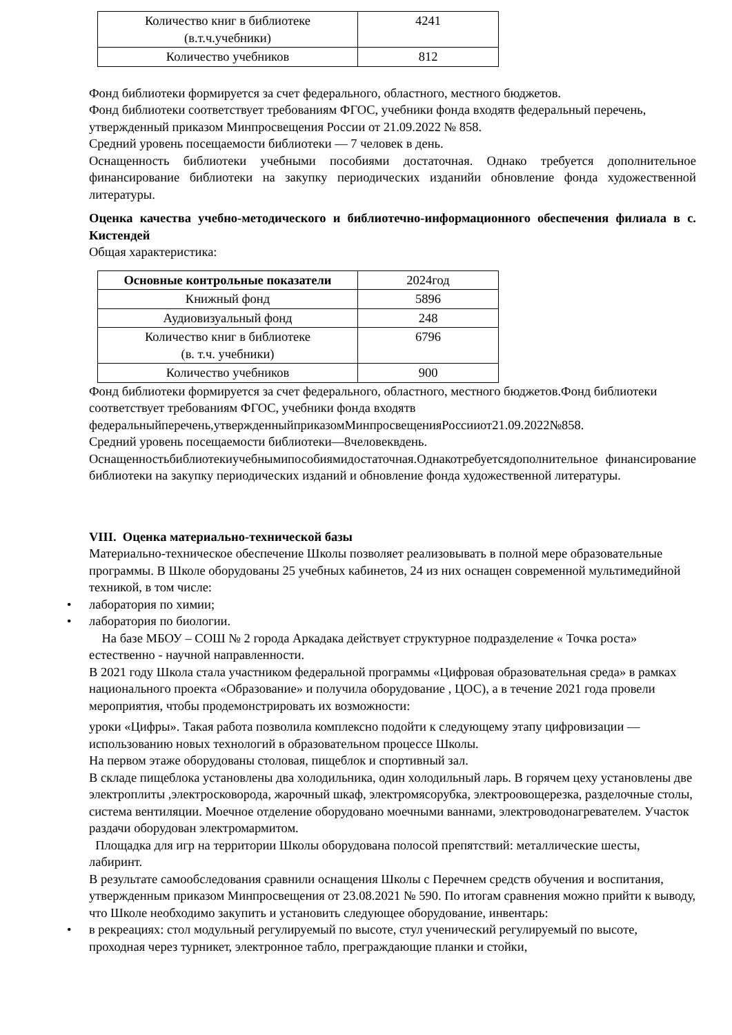| Количество книг в библиотеке (в.т.ч.учебники) | 4241 |
| Количество учебников | 812 |
Фонд библиотеки формируется за счет федерального, областного, местного бюджетов.
Фонд библиотеки соответствует требованиям ФГОС, учебники фонда входятв федеральный перечень, утвержденный приказом Минпросвещения России от 21.09.2022 № 858.
Средний уровень посещаемости библиотеки — 7 человек в день.
Оснащенность библиотеки учебными пособиями достаточная. Однако требуется дополнительное финансирование библиотеки на закупку периодических изданийи обновление фонда художественной литературы.
Оценка качества учебно-методического и библиотечно-информационного обеспечения филиала в с. Кистендей
Общая характеристика:
| Основные контрольные показатели | 2024год |
| --- | --- |
| Книжный фонд | 5896 |
| Аудиовизуальный фонд | 248 |
| Количество книг в библиотеке (в. т.ч. учебники) | 6796 |
| Количество учебников | 900 |
Фонд библиотеки формируется за счет федерального, областного, местного бюджетов.Фонд библиотеки соответствует требованиям ФГОС, учебники фонда входятв федеральныйперечень,утвержденныйприказомМинпросвещенияРоссииот21.09.2022№858.
Средний уровень посещаемости библиотеки—8человеквдень.
Оснащенностьбиблиотекиучебнымипособиямидостаточная.Однакотребуетсядополнительное финансирование библиотеки на закупку периодических изданий и обновление фонда художественной литературы.
VIII. Оценка материально-технической базы
Материально-техническое обеспечение Школы позволяет реализовывать в полной мере образовательные программы. В Школе оборудованы 25 учебных кабинетов, 24 из них оснащен современной мультимедийной техникой, в том числе:
• лаборатория по химии;
• лаборатория по биологии.
На базе МБОУ – СОШ № 2 города Аркадака действует структурное подразделение « Точка роста» естественно - научной направленности.
В 2021 году Школа стала участником федеральной программы «Цифровая образовательная среда» в рамках национального проекта «Образование» и получила оборудование , ЦОС), а в течение 2021 года провели мероприятия, чтобы продемонстрировать их возможности:
уроки «Цифры». Такая работа позволила комплексно подойти к следующему этапу цифровизации — использованию новых технологий в образовательном процессе Школы.
На первом этаже оборудованы столовая, пищеблок и спортивный зал.
В складе пищеблока установлены два холодильника, один холодильный ларь. В горячем цеху установлены две электроплиты ,электросковорода, жарочный шкаф, электромясорубка, электроовощерезка, разделочные столы, система вентиляции. Моечное отделение оборудовано моечными ваннами, электроводонагревателем. Участок раздачи оборудован электромармитом.
Площадка для игр на территории Школы оборудована полосой препятствий: металлические шесты, лабиринт.
В результате самообследования сравнили оснащения Школы с Перечнем средств обучения и воспитания, утвержденным приказом Минпросвещения от 23.08.2021 № 590. По итогам сравнения можно прийти к выводу, что Школе необходимо закупить и установить следующее оборудование, инвентарь:
• в рекреациях: стол модульный регулируемый по высоте, стул ученический регулируемый по высоте, проходная через турникет, электронное табло, преграждающие планки и стойки,